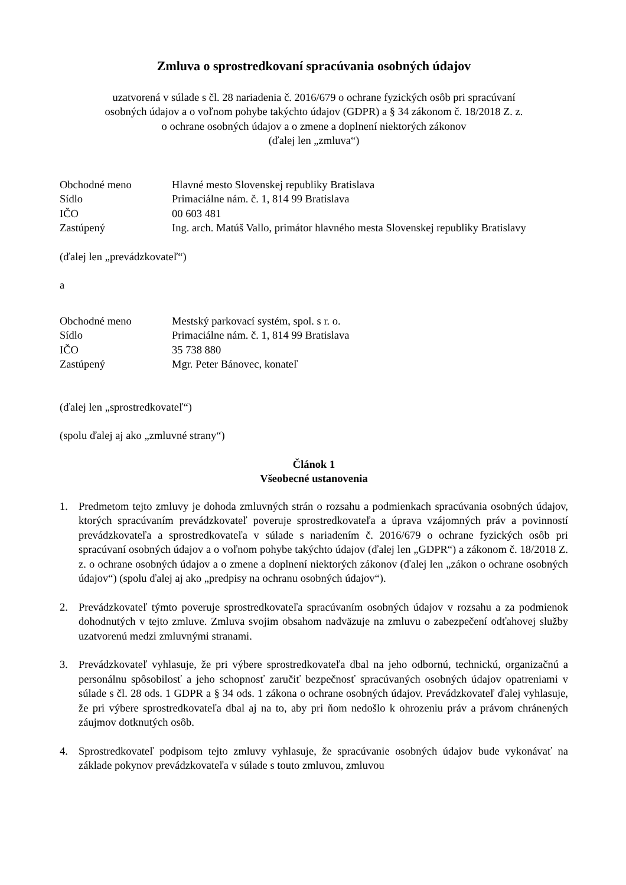Zmluva o sprostredkovaní spracúvania osobných údajov
uzatvorená v súlade s čl. 28 nariadenia č. 2016/679 o ochrane fyzických osôb pri spracúvaní
osobných údajov a o voľnom pohybe takýchto údajov (GDPR) a § 34 zákonom č. 18/2018 Z. z.
o ochrane osobných údajov a o zmene a doplnení niektorých zákonov
(ďalej len „zmluva“)
Obchodné meno Hlavné mesto Slovenskej republiky Bratislava
Sídlo Primaciálne nám. č. 1, 814 99 Bratislava
IČO 00 603 481
Zastúpený Ing. arch. Matúš Vallo, primátor hlavného mesta Slovenskej republiky Bratislavy
(ďalej len „prevádzkovateľ“)
a
Obchodné meno Mestský parkovací systém, spol. s r. o.
Sídlo Primaciálne nám. č. 1, 814 99 Bratislava
IČO 35 738 880
Zastúpený Mgr. Peter Bánovec, konateľ
(ďalej len „sprostredkovateľ“)
(spolu ďalej aj ako „zmluvné strany“)
Článok 1
Všeobecné ustanovenia
1. Predmetom tejto zmluvy je dohoda zmluvných strán o rozsahu a podmienkach spracúvania osobných údajov, ktorých spracúvaním prevádzkovateľ poveruje sprostredkovateľa a úprava vzájomných práv a povinností prevádzkovateľa a sprostredkovateľa v súlade s nariadením č. 2016/679 o ochrane fyzických osôb pri spracúvaní osobných údajov a o voľnom pohybe takýchto údajov (ďalej len „GDPR“) a zákonom č. 18/2018 Z. z. o ochrane osobných údajov a o zmene a doplnení niektorých zákonov (ďalej len „zákon o ochrane osobných údajov“) (spolu ďalej aj ako „predpisy na ochranu osobných údajov“).
2. Prevádzkovateľ týmto poveruje sprostredkovateľa spracúvaním osobných údajov v rozsahu a za podmienok dohodnutých v tejto zmluve. Zmluva svojim obsahom nadväzuje na zmluvu o zabezpečení odťahovej služby uzatvorenú medzi zmluvnými stranami.
3. Prevádzkovateľ vyhlasuje, že pri výbere sprostredkovateľa dbal na jeho odbornú, technickú, organizačnú a personálnu spôsobilosť a jeho schopnosť zaručiť bezpečnosť spracúvaných osobných údajov opatreniami v súlade s čl. 28 ods. 1 GDPR a § 34 ods. 1 zákona o ochrane osobných údajov. Prevádzkovateľ ďalej vyhlasuje, že pri výbere sprostredkovateľa dbal aj na to, aby pri ňom nedošlo k ohrozeniu práv a právom chránených záujmov dotknutých osôb.
4. Sprostredkovateľ podpisom tejto zmluvy vyhlasuje, že spracúvanie osobných údajov bude vykonávať na základe pokynov prevádzkovateľa v súlade s touto zmluvou, zmluvou